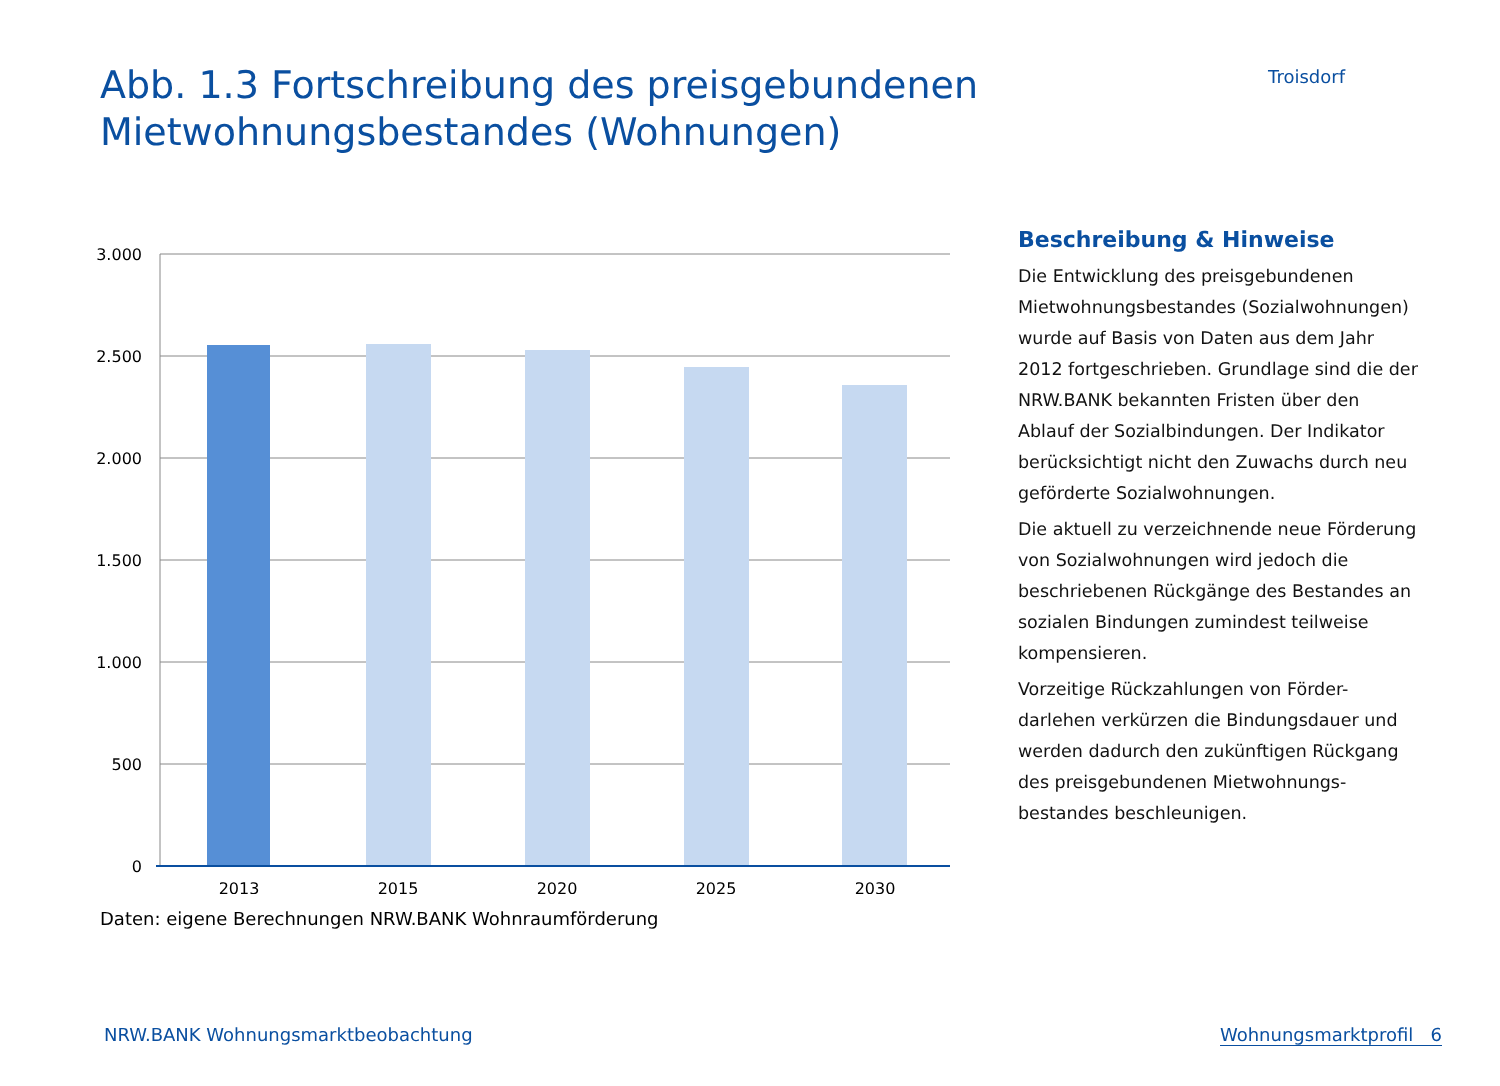Abb. 1.3 Fortschreibung des preisgebundenen
Mietwohnungsbestandes (Wohnungen)
Troisdorf
3.000
2.500
2.000
1.500
1.000
500
0
2013
2015
2020
2025
2030
Daten: eigene Berechnungen NRW.BANK Wohnraumförderung
Beschreibung & Hinweise
Die Entwicklung des preisgebundenen Mietwohnungsbestandes (Sozialwohnungen) wurde auf Basis von Daten aus dem Jahr 2012 fortgeschrieben. Grundlage sind die der NRW.BANK bekannten Fristen über den Ablauf der Sozialbindungen. Der Indikator berücksichtigt nicht den Zuwachs durch neu geförderte Sozialwohnungen.
Die aktuell zu verzeichnende neue Förderung von Sozialwohnungen wird jedoch die beschriebenen Rückgänge des Bestandes an sozialen Bindungen zumindest teilweise kompensieren.
Vorzeitige Rückzahlungen von Förder-darlehen verkürzen die Bindungsdauer und werden dadurch den zukünftigen Rückgang des preisgebundenen Mietwohnungs-bestandes beschleunigen.
NRW.BANK Wohnungsmarktbeobachtung Wohnungsmarktprofil 6